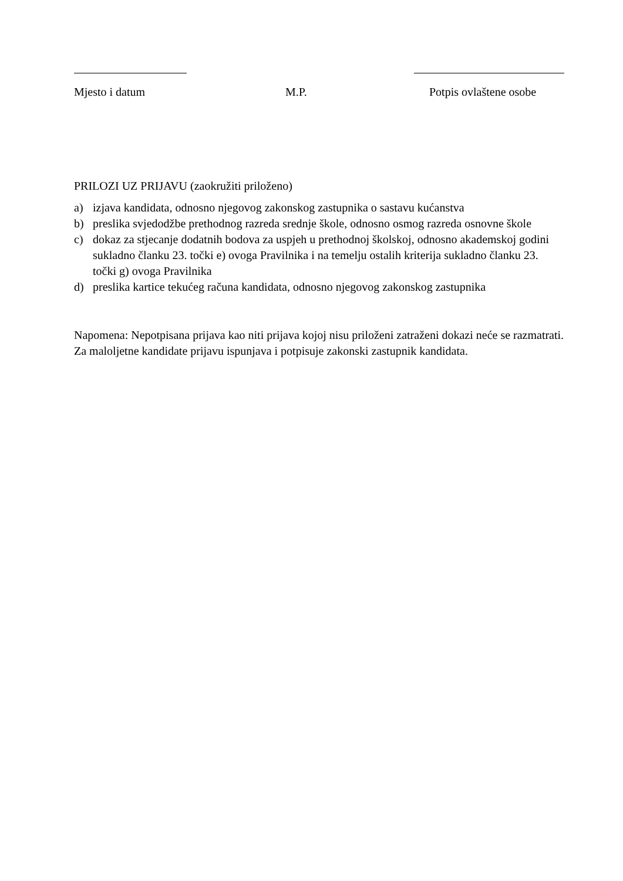Mjesto i datum M.P. Potpis ovlaštene osobe
PRILOZI UZ PRIJAVU (zaokružiti priloženo)
a) izjava kandidata, odnosno njegovog zakonskog zastupnika o sastavu kućanstva
b) preslika svjedodžbe prethodnog razreda srednje škole, odnosno osmog razreda osnovne škole
c) dokaz za stjecanje dodatnih bodova za uspjeh u prethodnoj školskoj, odnosno akademskoj godini sukladno članku 23. točki e) ovoga Pravilnika i na temelju ostalih kriterija sukladno članku 23. točki g) ovoga Pravilnika
d) preslika kartice tekućeg računa kandidata, odnosno njegovog zakonskog zastupnika
Napomena: Nepotpisana prijava kao niti prijava kojoj nisu priloženi zatraženi dokazi neće se razmatrati. Za maloljetne kandidate prijavu ispunjava i potpisuje zakonski zastupnik kandidata.